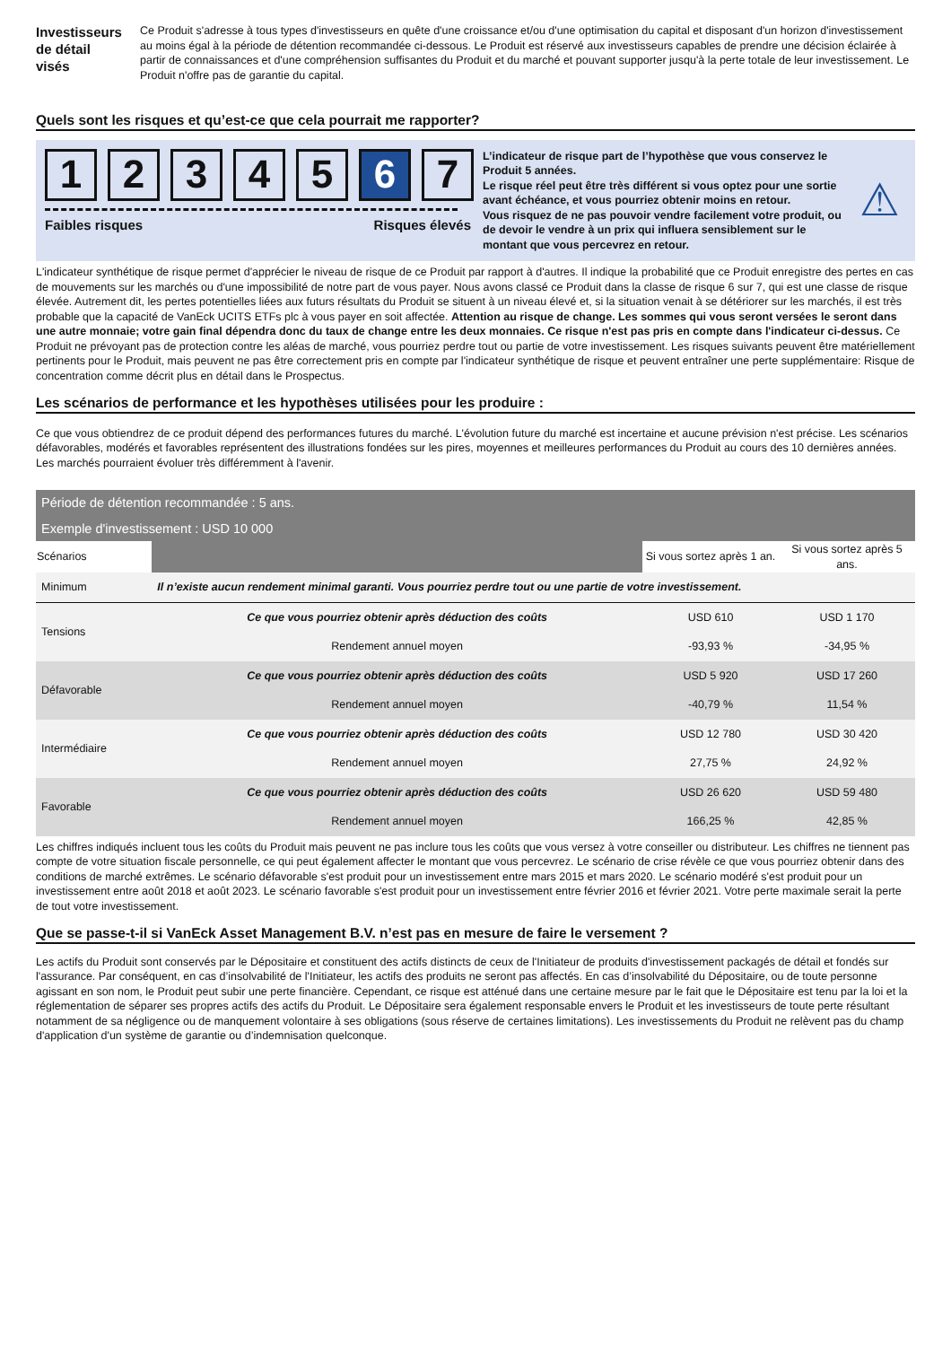Investisseurs de détail visés
Ce Produit s'adresse à tous types d'investisseurs en quête d'une croissance et/ou d'une optimisation du capital et disposant d'un horizon d'investissement au moins égal à la période de détention recommandée ci-dessous. Le Produit est réservé aux investisseurs capables de prendre une décision éclairée à partir de connaissances et d'une compréhension suffisantes du Produit et du marché et pouvant supporter jusqu'à la perte totale de leur investissement. Le Produit n'offre pas de garantie du capital.
Quels sont les risques et qu’est-ce que cela pourrait me rapporter?
1 2 3 4 5 6 7
Faibles risques Risques élevés
L’indicateur de risque part de l’hypothèse que vous conservez le Produit 5 années.
Le risque réel peut être très différent si vous optez pour une sortie avant échéance, et vous pourriez obtenir moins en retour.
Vous risquez de ne pas pouvoir vendre facilement votre produit, ou de devoir le vendre à un prix qui influera sensiblement sur le montant que vous percevrez en retour.
⚠
L'indicateur synthétique de risque permet d'apprécier le niveau de risque de ce Produit par rapport à d'autres. Il indique la probabilité que ce Produit enregistre des pertes en cas de mouvements sur les marchés ou d'une impossibilité de notre part de vous payer. Nous avons classé ce Produit dans la classe de risque 6 sur 7, qui est une classe de risque élevée. Autrement dit, les pertes potentielles liées aux futurs résultats du Produit se situent à un niveau élevé et, si la situation venait à se détériorer sur les marchés, il est très probable que la capacité de VanEck UCITS ETFs plc à vous payer en soit affectée. Attention au risque de change. Les sommes qui vous seront versées le seront dans une autre monnaie; votre gain final dépendra donc du taux de change entre les deux monnaies. Ce risque n'est pas pris en compte dans l'indicateur ci-dessus. Ce Produit ne prévoyant pas de protection contre les aléas de marché, vous pourriez perdre tout ou partie de votre investissement. Les risques suivants peuvent être matériellement pertinents pour le Produit, mais peuvent ne pas être correctement pris en compte par l'indicateur synthétique de risque et peuvent entraîner une perte supplémentaire: Risque de concentration comme décrit plus en détail dans le Prospectus.
Les scénarios de performance et les hypothèses utilisées pour les produire :
Ce que vous obtiendrez de ce produit dépend des performances futures du marché. L'évolution future du marché est incertaine et aucune prévision n'est précise. Les scénarios défavorables, modérés et favorables représentent des illustrations fondées sur les pires, moyennes et meilleures performances du Produit au cours des 10 dernières années. Les marchés pourraient évoluer très différemment à l'avenir.
| Période de détention recommandée : 5 ans. | | | |
| Exemple d'investissement : USD 10 000 | | | |
| Scénarios | | Si vous sortez après 1 an. | Si vous sortez après 5 ans. |
| Minimum | Il n’existe aucun rendement minimal garanti. Vous pourriez perdre tout ou une partie de votre investissement. | | |
| Tensions | Ce que vous pourriez obtenir après déduction des coûts | USD 610 | USD 1 170 |
| | Rendement annuel moyen | -93,93 % | -34,95 % |
| Défavorable | Ce que vous pourriez obtenir après déduction des coûts | USD 5 920 | USD 17 260 |
| | Rendement annuel moyen | -40,79 % | 11,54 % |
| Intermédiaire | Ce que vous pourriez obtenir après déduction des coûts | USD 12 780 | USD 30 420 |
| | Rendement annuel moyen | 27,75 % | 24,92 % |
| Favorable | Ce que vous pourriez obtenir après déduction des coûts | USD 26 620 | USD 59 480 |
| | Rendement annuel moyen | 166,25 % | 42,85 % |
Les chiffres indiqués incluent tous les coûts du Produit mais peuvent ne pas inclure tous les coûts que vous versez à votre conseiller ou distributeur. Les chiffres ne tiennent pas compte de votre situation fiscale personnelle, ce qui peut également affecter le montant que vous percevrez. Le scénario de crise révèle ce que vous pourriez obtenir dans des conditions de marché extrêmes. Le scénario défavorable s'est produit pour un investissement entre mars 2015 et mars 2020. Le scénario modéré s'est produit pour un investissement entre août 2018 et août 2023. Le scénario favorable s'est produit pour un investissement entre février 2016 et février 2021. Votre perte maximale serait la perte de tout votre investissement.
Que se passe-t-il si VanEck Asset Management B.V. n’est pas en mesure de faire le versement ?
Les actifs du Produit sont conservés par le Dépositaire et constituent des actifs distincts de ceux de l'Initiateur de produits d'investissement packagés de détail et fondés sur l'assurance. Par conséquent, en cas d’insolvabilité de l'Initiateur, les actifs des produits ne seront pas affectés. En cas d’insolvabilité du Dépositaire, ou de toute personne agissant en son nom, le Produit peut subir une perte financière. Cependant, ce risque est atténué dans une certaine mesure par le fait que le Dépositaire est tenu par la loi et la réglementation de séparer ses propres actifs des actifs du Produit. Le Dépositaire sera également responsable envers le Produit et les investisseurs de toute perte résultant notamment de sa négligence ou de manquement volontaire à ses obligations (sous réserve de certaines limitations). Les investissements du Produit ne relèvent pas du champ d'application d'un système de garantie ou d’indemnisation quelconque.